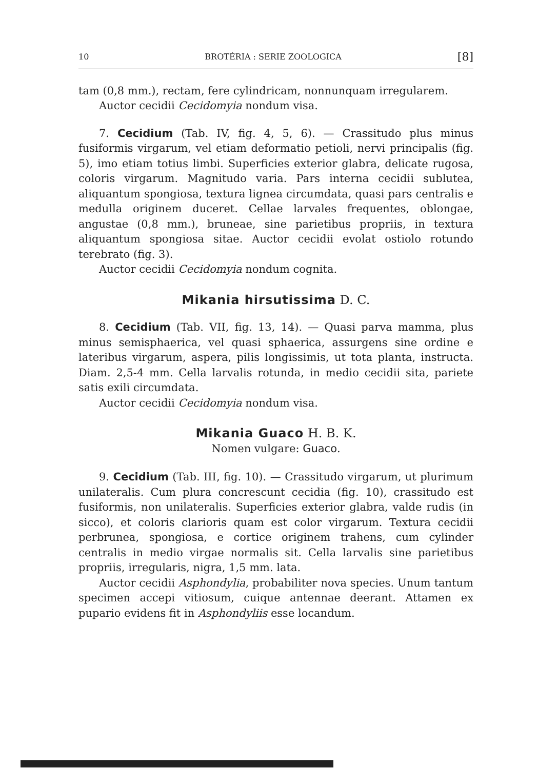10 BROTÉRIA : SERIE ZOOLOGICA [8]
tam (0,8 mm.), rectam, fere cylindricam, nonnunquam irregularem.
Auctor cecidii Cecidomyia nondum visa.
7. Cecidium (Tab. IV, fig. 4, 5, 6). — Crassitudo plus minus fusiformis virgarum, vel etiam deformatio petioli, nervi principalis (fig. 5), imo etiam totius limbi. Superficies exterior glabra, delicate rugosa, coloris virgarum. Magnitudo varia. Pars interna cecidii sublutea, aliquantum spongiosa, textura lignea circumdata, quasi pars centralis e medulla originem duceret. Cellae larvales frequentes, oblongae, angustae (0,8 mm.), bruneae, sine parietibus propriis, in textura aliquantum spongiosa sitae. Auctor cecidii evolat ostiolo rotundo terebrato (fig. 3).
Auctor cecidii Cecidomyia nondum cognita.
Mikania hirsutissima D. C.
8. Cecidium (Tab. VII, fig. 13, 14). — Quasi parva mamma, plus minus semisphaerica, vel quasi sphaerica, assurgens sine ordine e lateribus virgarum, aspera, pilis longissimis, ut tota planta, instructa. Diam. 2,5-4 mm. Cella larvalis rotunda, in medio cecidii sita, pariete satis exili circumdata.
Auctor cecidii Cecidomyia nondum visa.
Mikania Guaco H. B. K.
Nomen vulgare: Guaco.
9. Cecidium (Tab. III, fig. 10). — Crassitudo virgarum, ut plurimum unilateralis. Cum plura concrescunt cecidia (fig. 10), crassitudo est fusiformis, non unilateralis. Superficies exterior glabra, valde rudis (in sicco), et coloris clarioris quam est color virgarum. Textura cecidii perbrunea, spongiosa, e cortice originem trahens, cum cylinder centralis in medio virgae normalis sit. Cella larvalis sine parietibus propriis, irregularis, nigra, 1,5 mm. lata.
Auctor cecidii Asphondylia, probabiliter nova species. Unum tantum specimen accepi vitiosum, cuique antennae deerant. Attamen ex pupario evidens fit in Asphondyliis esse locandum.